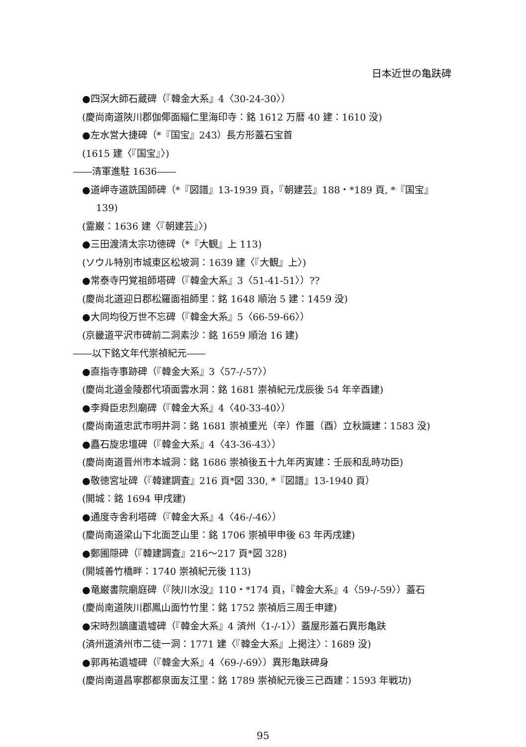日本近世の亀趺碑
●四溟大師石蔵碑（『韓金大系』4〈30-24-30〉）
(慶尚南道陜川郡伽倻面緇仁里海印寺：銘 1612 万暦 40 建：1610 没)
●左水営大捷碑（*『国宝』243）長方形蓋石宝首
(1615 建〈『国宝』〉)
――清軍進駐 1636――
●道岬寺道詵国師碑（*『図譜』13-1939 頁，『朝建芸』188・*189 頁, *『国宝』
139)
(霊巌：1636 建〈『朝建芸』〉)
●三田渡清太宗功徳碑（*『大観』上 113)
(ソウル特別市城東区松坡洞：1639 建〈『大観』上〉)
●常泰寺円覚祖師塔碑（『韓金大系』3〈51-41-51〉）??
(慶尚北道迎日郡松羅面祖師里：銘 1648 順治 5 建：1459 没)
●大同均役万世不忘碑（『韓金大系』5〈66-59-66〉）
(京畿道平沢市碑前二洞素沙：銘 1659 順治 16 建)
――以下銘文年代崇禎紀元――
●直指寺事跡碑（『韓金大系』3〈57-/-57〉）
(慶尚北道金陵郡代項面雲水洞：銘 1681 崇禎紀元戊辰後 54 年辛酉建)
●李舜臣忠烈廟碑（『韓金大系』4〈40-33-40〉）
(慶尚南道忠武市明井洞：銘 1681 崇禎重光（辛）作噩（酉）立秋識建：1583 没)
●矗石旋忠壇碑（『韓金大系』4〈43-36-43〉）
(慶尚南道晋州市本城洞：銘 1686 崇禎後五十九年丙寅建：壬辰和乱時功臣)
●敬徳宮址碑（『韓建調査』216 頁*図 330, *『図譜』13-1940 頁）
(開城：銘 1694 甲戌建)
●通度寺舎利塔碑（『韓金大系』4〈46-/-46〉）
(慶尚南道梁山下北面芝山里：銘 1706 崇禎甲申後 63 年丙戌建)
●鄭圃隠碑（『韓建調査』216～217 頁*図 328)
(開城善竹橋畔：1740 崇禎紀元後 113)
●竜巌書院廟庭碑（『陜川水没』110・*174 頁，『韓金大系』4〈59-/-59〉）蓋石
(慶尚南道陜川郡鳳山面竹竹里：銘 1752 崇禎后三周壬申建)
●宋時烈謫廬遺墟碑（『韓金大系』4 済州〈1-/-1〉）蓋屋形蓋石異形亀趺
(済州道済州市二徒一洞：1771 建〈『韓金大系』上掲注〉：1689 没)
●郭再祐遺墟碑（『韓金大系』4〈69-/-69〉）異形亀趺碑身
(慶尚南道昌寧郡都泉面友江里：銘 1789 崇禎紀元後三己酉建：1593 年戦功)
95